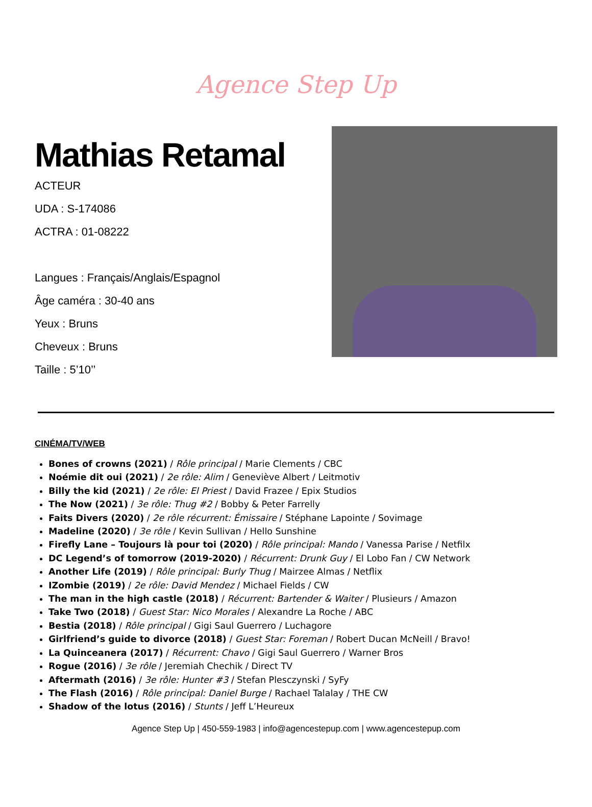Agence Step Up
Mathias Retamal
ACTEUR
UDA : S-174086
ACTRA : 01-08222
Langues : Français/Anglais/Espagnol
Âge caméra : 30-40 ans
Yeux : Bruns
Cheveux : Bruns
Taille : 5’10’’
CINÉMA/TV/WEB
Bones of crowns (2021) / Rôle principal / Marie Clements / CBC
Noémie dit oui (2021) / 2e rôle: Alim / Geneviève Albert / Leitmotiv
Billy the kid (2021) / 2e rôle: El Priest / David Frazee / Epix Studios
The Now (2021) / 3e rôle: Thug #2 / Bobby & Peter Farrelly
Faits Divers (2020) / 2e rôle récurrent: Émissaire / Stéphane Lapointe / Sovimage
Madeline (2020) / 3e rôle / Kevin Sullivan / Hello Sunshine
Firefly Lane – Toujours là pour toi (2020) / Rôle principal: Mando / Vanessa Parise / Netfilx
DC Legend’s of tomorrow (2019-2020) / Récurrent: Drunk Guy / El Lobo Fan / CW Network
Another Life (2019) / Rôle principal: Burly Thug / Mairzee Almas / Netflix
IZombie (2019) / 2e rôle: David Mendez / Michael Fields / CW
The man in the high castle (2018) / Récurrent: Bartender & Waiter / Plusieurs / Amazon
Take Two (2018) / Guest Star: Nico Morales / Alexandre La Roche / ABC
Bestia (2018) / Rôle principal / Gigi Saul Guerrero / Luchagore
Girlfriend’s guide to divorce (2018) / Guest Star: Foreman / Robert Ducan McNeill / Bravo!
La Quinceanera (2017) / Récurrent: Chavo / Gigi Saul Guerrero / Warner Bros
Rogue (2016) / 3e rôle / Jeremiah Chechik / Direct TV
Aftermath (2016) / 3e rôle: Hunter #3 / Stefan Plesczynski / SyFy
The Flash (2016) / Rôle principal: Daniel Burge / Rachael Talalay / THE CW
Shadow of the lotus (2016) / Stunts / Jeff L’Heureux
Agence Step Up | 450-559-1983 | info@agencestepup.com | www.agencestepup.com